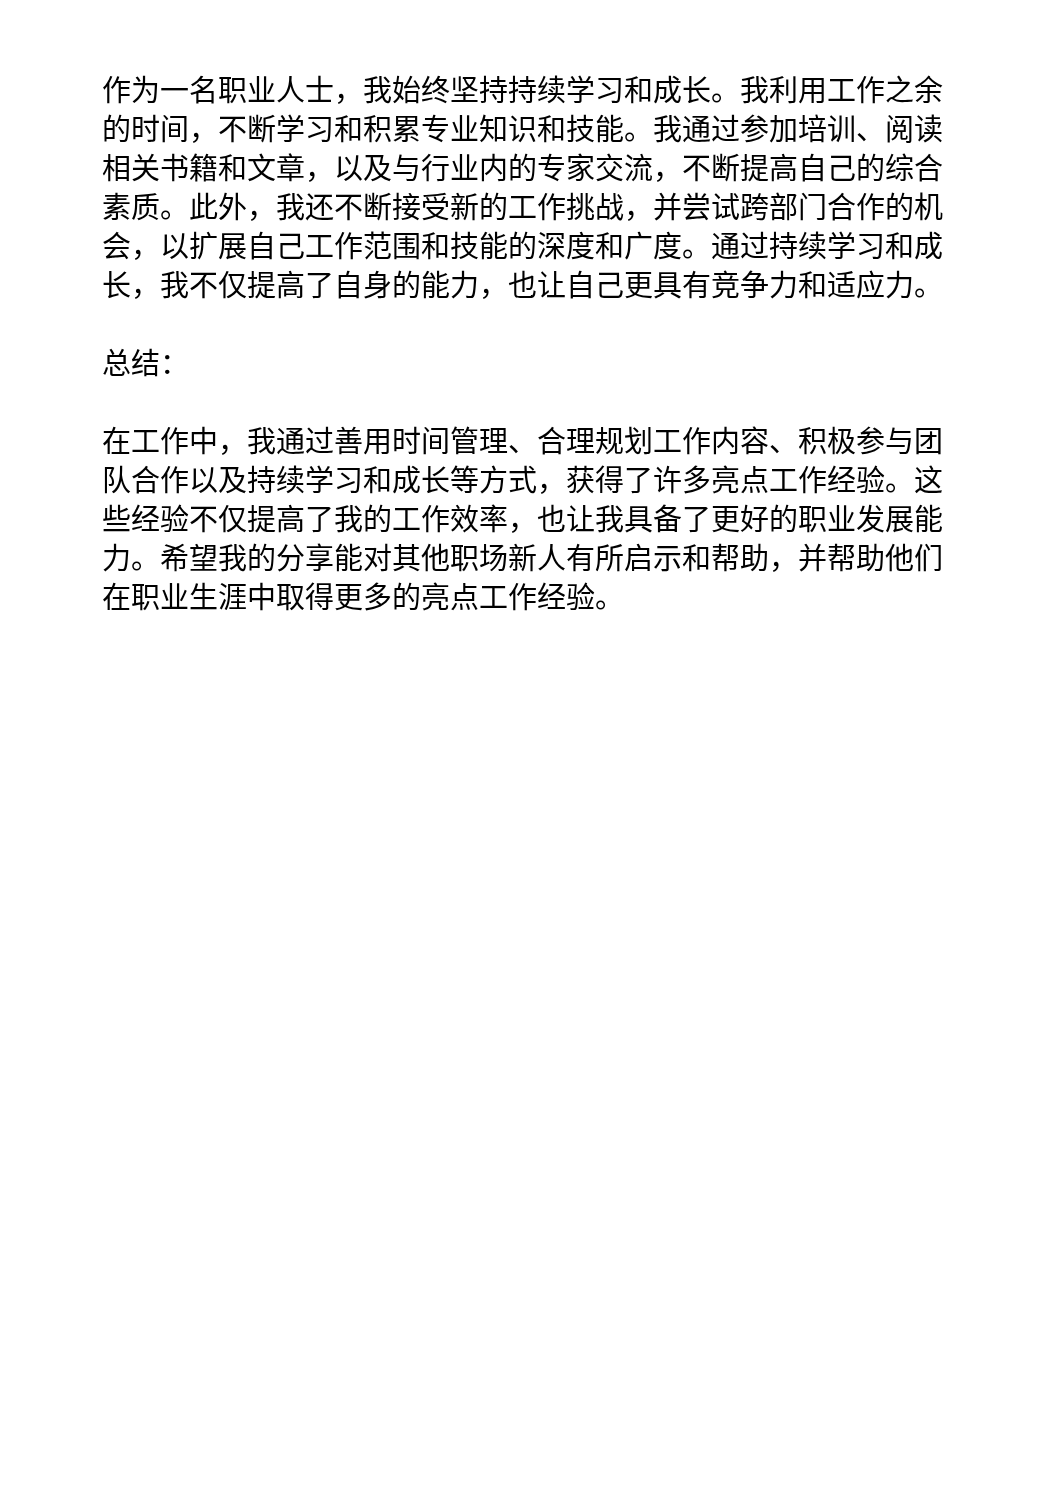作为一名职业人士，我始终坚持持续学习和成长。我利用工作之余的时间，不断学习和积累专业知识和技能。我通过参加培训、阅读相关书籍和文章，以及与行业内的专家交流，不断提高自己的综合素质。此外，我还不断接受新的工作挑战，并尝试跨部门合作的机会，以扩展自己工作范围和技能的深度和广度。通过持续学习和成长，我不仅提高了自身的能力，也让自己更具有竞争力和适应力。
总结：
在工作中，我通过善用时间管理、合理规划工作内容、积极参与团队合作以及持续学习和成长等方式，获得了许多亮点工作经验。这些经验不仅提高了我的工作效率，也让我具备了更好的职业发展能力。希望我的分享能对其他职场新人有所启示和帮助，并帮助他们在职业生涯中取得更多的亮点工作经验。